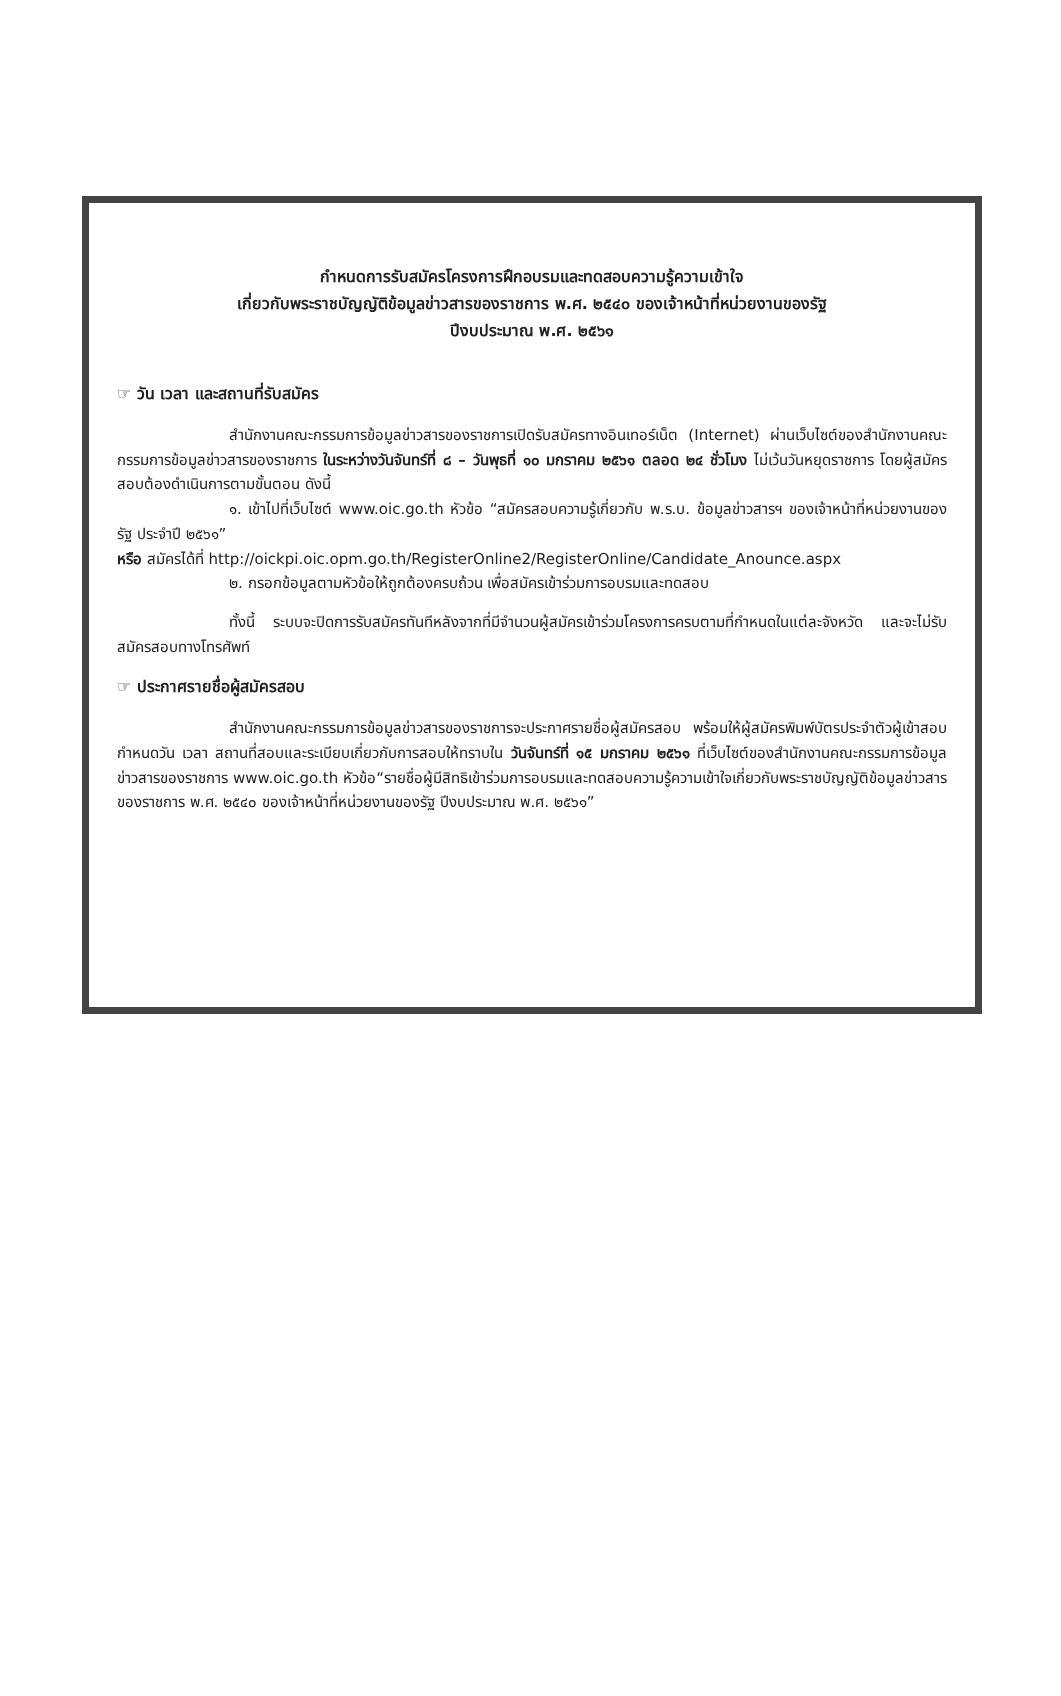กำหนดการรับสมัครโครงการฝึกอบรมและทดสอบความรู้ความเข้าใจ
เกี่ยวกับพระราชบัญญัติข้อมูลข่าวสารของราชการ พ.ศ. ๒๕๔๐ ของเจ้าหน้าที่หน่วยงานของรัฐ
ปีงบประมาณ พ.ศ. ๒๕๖๑
☞ วัน เวลา และสถานที่รับสมัคร
สำนักงานคณะกรรมการข้อมูลข่าวสารของราชการเปิดรับสมัครทางอินเทอร์เน็ต (Internet) ผ่านเว็บไซต์ของสำนักงานคณะกรรมการข้อมูลข่าวสารของราชการ ในระหว่างวันจันทร์ที่ ๘ – วันพุธที่ ๑๐ มกราคม ๒๕๖๑ ตลอด ๒๔ ชั่วโมง ไม่เว้นวันหยุดราชการ โดยผู้สมัครสอบต้องดำเนินการตามขั้นตอน ดังนี้
๑. เข้าไปที่เว็บไซต์ www.oic.go.th หัวข้อ “สมัครสอบความรู้เกี่ยวกับ พ.ร.บ. ข้อมูลข่าวสารฯ ของเจ้าหน้าที่หน่วยงานของรัฐ ประจำปี ๒๕๖๑”
หรือ สมัครได้ที่ http://oickpi.oic.opm.go.th/RegisterOnline2/RegisterOnline/Candidate_Anounce.aspx
๒. กรอกข้อมูลตามหัวข้อให้ถูกต้องครบถ้วน เพื่อสมัครเข้าร่วมการอบรมและทดสอบ
ทั้งนี้ ระบบจะปิดการรับสมัครทันทีหลังจากที่มีจำนวนผู้สมัครเข้าร่วมโครงการครบตามที่กำหนดในแต่ละจังหวัด และจะไม่รับสมัครสอบทางโทรศัพท์
☞ ประกาศรายชื่อผู้สมัครสอบ
สำนักงานคณะกรรมการข้อมูลข่าวสารของราชการจะประกาศรายชื่อผู้สมัครสอบ พร้อมให้ผู้สมัครพิมพ์บัตรประจำตัวผู้เข้าสอบ กำหนดวัน เวลา สถานที่สอบและระเบียบเกี่ยวกับการสอบให้ทราบใน วันจันทร์ที่ ๑๕ มกราคม ๒๕๖๑ ที่เว็บไซต์ของสำนักงานคณะกรรมการข้อมูลข่าวสารของราชการ www.oic.go.th หัวข้อ“รายชื่อผู้มีสิทธิเข้าร่วมการอบรมและทดสอบความรู้ความเข้าใจเกี่ยวกับพระราชบัญญัติข้อมูลข่าวสารของราชการ พ.ศ. ๒๕๔๐ ของเจ้าหน้าที่หน่วยงานของรัฐ ปีงบประมาณ พ.ศ. ๒๕๖๑”